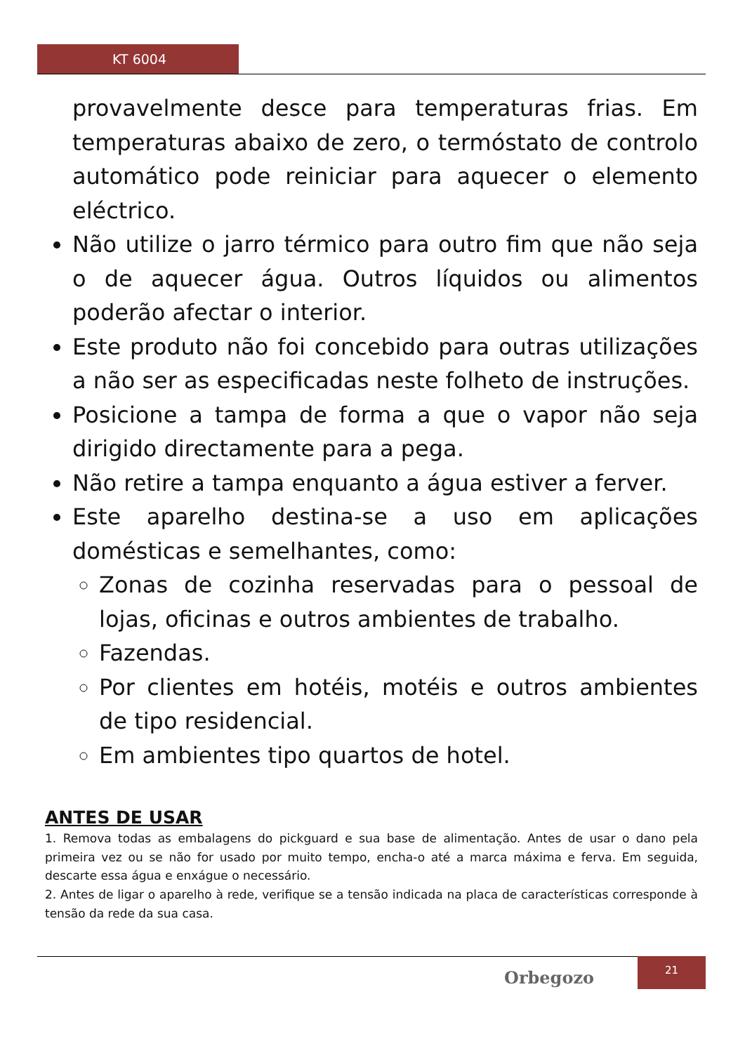KT 6004
provavelmente desce para temperaturas frias. Em temperaturas abaixo de zero, o termóstato de controlo automático pode reiniciar para aquecer o elemento eléctrico.
Não utilize o jarro térmico para outro fim que não seja o de aquecer água. Outros líquidos ou alimentos poderão afectar o interior.
Este produto não foi concebido para outras utilizações a não ser as especificadas neste folheto de instruções.
Posicione a tampa de forma a que o vapor não seja dirigido directamente para a pega.
Não retire a tampa enquanto a água estiver a ferver.
Este aparelho destina-se a uso em aplicações domésticas e semelhantes, como:
Zonas de cozinha reservadas para o pessoal de lojas, oficinas e outros ambientes de trabalho.
Fazendas.
Por clientes em hotéis, motéis e outros ambientes de tipo residencial.
Em ambientes tipo quartos de hotel.
ANTES DE USAR
1. Remova todas as embalagens do pickguard e sua base de alimentação. Antes de usar o dano pela primeira vez ou se não for usado por muito tempo, encha-o até a marca máxima e ferva. Em seguida, descarte essa água e enxágue o necessário.
2. Antes de ligar o aparelho à rede, verifique se a tensão indicada na placa de características corresponde à tensão da rede da sua casa.
Orbegozo
21